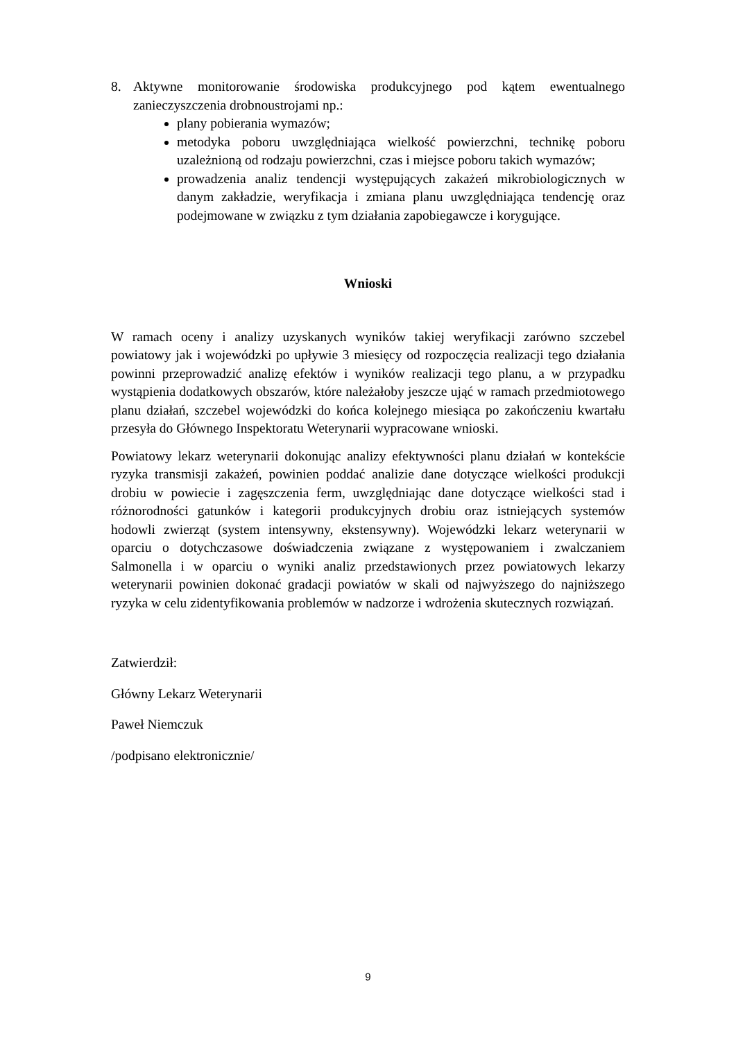8. Aktywne monitorowanie środowiska produkcyjnego pod kątem ewentualnego zanieczyszczenia drobnoustrojami np.:
plany pobierania wymazów;
metodyka poboru uwzględniająca wielkość powierzchni, technikę poboru uzależnioną od rodzaju powierzchni, czas i miejsce poboru takich wymazów;
prowadzenia analiz tendencji występujących zakażeń mikrobiologicznych w danym zakładzie, weryfikacja i zmiana planu uwzględniająca tendencję oraz podejmowane w związku z tym działania zapobiegawcze i korygujące.
Wnioski
W ramach oceny i analizy uzyskanych wyników takiej weryfikacji zarówno szczebel powiatowy jak i wojewódzki po upływie 3 miesięcy od rozpoczęcia realizacji tego działania powinni przeprowadzić analizę efektów i wyników realizacji tego planu, a w przypadku wystąpienia dodatkowych obszarów, które należałoby jeszcze ująć w ramach przedmiotowego planu działań, szczebel wojewódzki do końca kolejnego miesiąca po zakończeniu kwartału przesyła do Głównego Inspektoratu Weterynarii wypracowane wnioski.
Powiatowy lekarz weterynarii dokonując analizy efektywności planu działań w kontekście ryzyka transmisji zakażeń, powinien poddać analizie dane dotyczące wielkości produkcji drobiu w powiecie i zagęszczenia ferm, uwzględniając dane dotyczące wielkości stad i różnorodności gatunków i kategorii produkcyjnych drobiu oraz istniejących systemów hodowli zwierząt (system intensywny, ekstensywny). Wojewódzki lekarz weterynarii w oparciu o dotychczasowe doświadczenia związane z występowaniem i zwalczaniem Salmonella i w oparciu o wyniki analiz przedstawionych przez powiatowych lekarzy weterynarii powinien dokonać gradacji powiatów w skali od najwyższego do najniższego ryzyka w celu zidentyfikowania problemów w nadzorze i wdrożenia skutecznych rozwiązań.
Zatwierdził:
Główny Lekarz Weterynarii
Paweł Niemczuk
/podpisano elektronicznie/
9